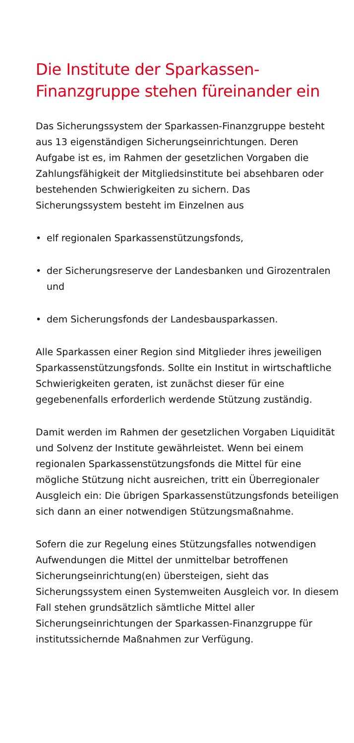Die Institute der Sparkassen-
Finanzgruppe stehen füreinander ein
Das Sicherungssystem der Sparkassen-Finanzgruppe besteht aus 13 eigenständigen Sicherungseinrichtun­gen. Deren Aufgabe ist es, im Rahmen der gesetzlichen Vorgaben die Zahlungsfähigkeit der Mitgliedsinstitute bei absehbaren oder bestehenden Schwierigkeiten zu sichern. Das Sicherungssystem besteht im Einzelnen aus
• elf regionalen Sparkassenstützungsfonds,
• der Sicherungsreserve der Landesbanken und Girozentralen und
• dem Sicherungsfonds der Landesbausparkassen.
Alle Sparkassen einer Region sind Mitglieder ihres jeweiligen Sparkassenstützungsfonds. Sollte ein Institut in wirtschaftliche Schwierigkeiten geraten, ist zunächst dieser für eine gegebenenfalls erforderlich werdende Stützung zuständig.
Damit werden im Rahmen der gesetzlichen Vorgaben Liquidität und Solvenz der Institute gewährleistet. Wenn bei einem regionalen Sparkassenstützungsfonds die Mittel für eine mögliche Stützung nicht ausreichen, tritt ein Überregionaler Ausgleich ein: Die übrigen Spar­kassenstützungsfonds beteiligen sich dann an einer notwendigen Stützungsmaßnahme.
Sofern die zur Regelung eines Stützungsfalles not­wendigen Aufwendungen die Mittel der unmittelbar betroffenen Sicherungseinrichtung(en) übersteigen, sieht das Sicherungssystem einen Systemweiten Aus­gleich vor. In diesem Fall stehen grundsätzlich sämtliche Mittel aller Sicherungseinrichtungen der Sparkassen-Finanzgruppe für institutssichernde Maßnahmen zur Verfügung.